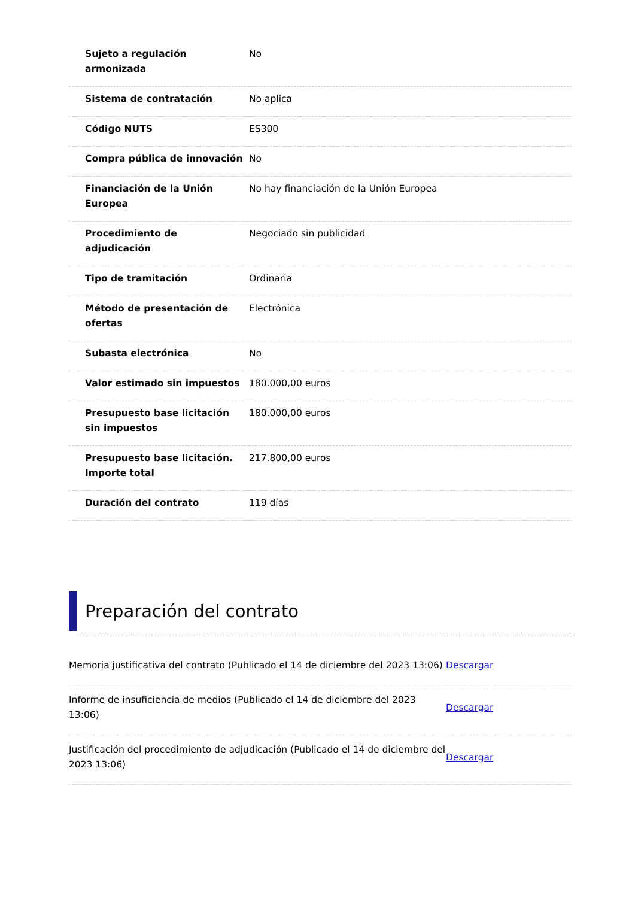| Sujeto a regulación armonizada | No |
| Sistema de contratación | No aplica |
| Código NUTS | ES300 |
| Compra pública de innovación | No |
| Financiación de la Unión Europea | No hay financiación de la Unión Europea |
| Procedimiento de adjudicación | Negociado sin publicidad |
| Tipo de tramitación | Ordinaria |
| Método de presentación de ofertas | Electrónica |
| Subasta electrónica | No |
| Valor estimado sin impuestos | 180.000,00 euros |
| Presupuesto base licitación sin impuestos | 180.000,00 euros |
| Presupuesto base licitación. Importe total | 217.800,00 euros |
| Duración del contrato | 119 días |
Preparación del contrato
| Memoria justificativa del contrato (Publicado el 14 de diciembre del 2023 13:06) | Descargar |
| Informe de insuficiencia de medios (Publicado el 14 de diciembre del 2023 13:06) | Descargar |
| Justificación del procedimiento de adjudicación (Publicado el 14 de diciembre del 2023 13:06) | Descargar |